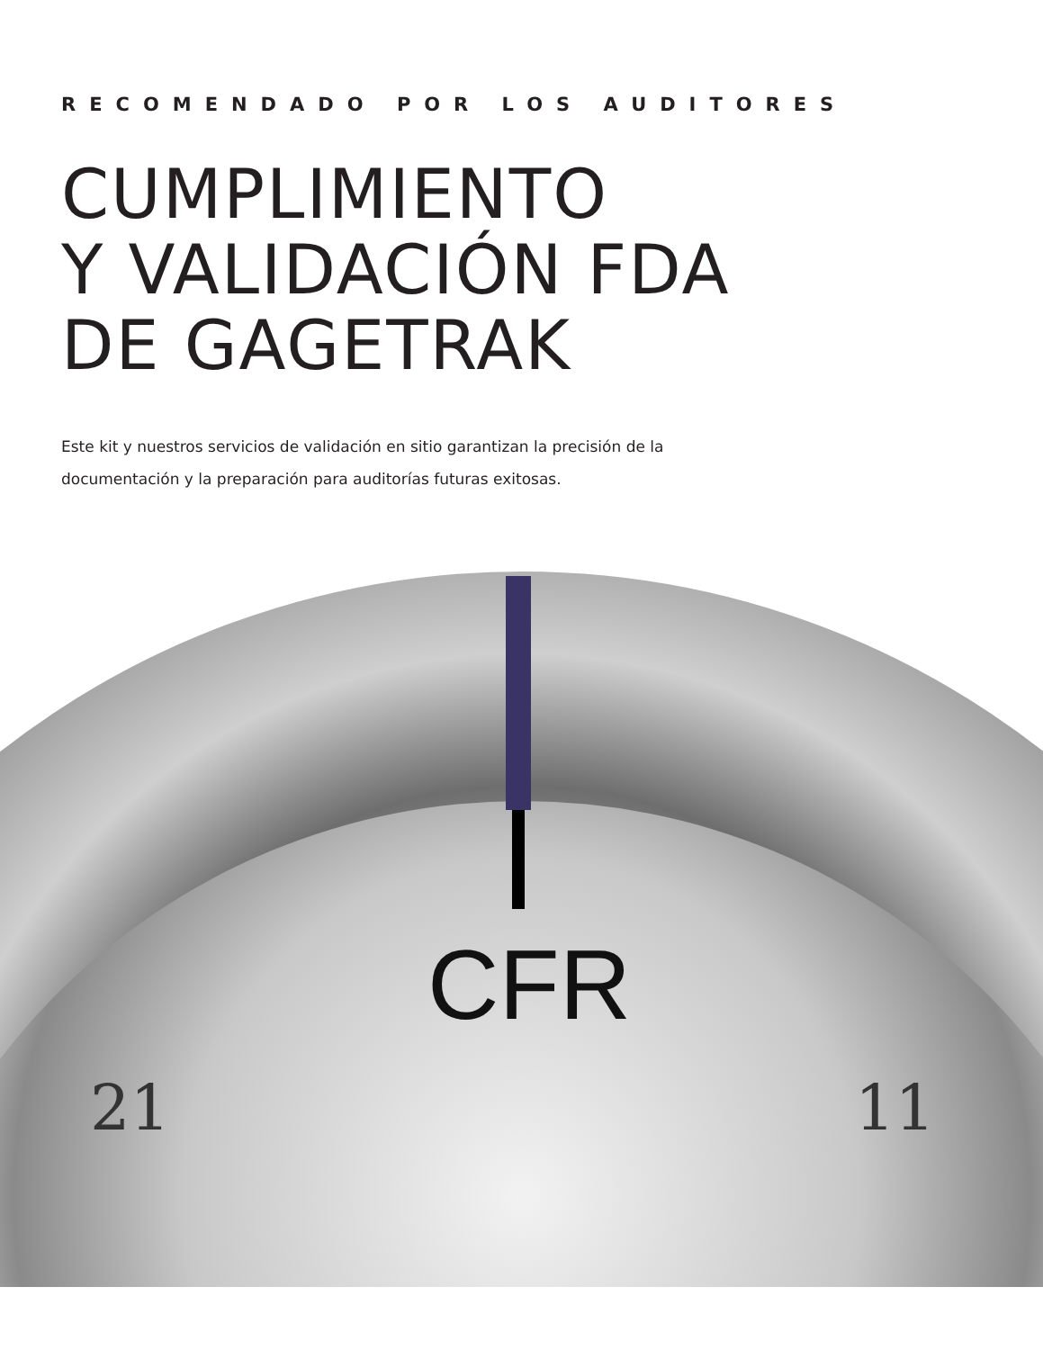RECOMENDADO POR LOS AUDITORES
CUMPLIMIENTO
Y VALIDACIÓN FDA
DE GAGETRAK
Este kit y nuestros servicios de validación en sitio garantizan la precisión de la documentación y la preparación para auditorías futuras exitosas.
CFR
21 11